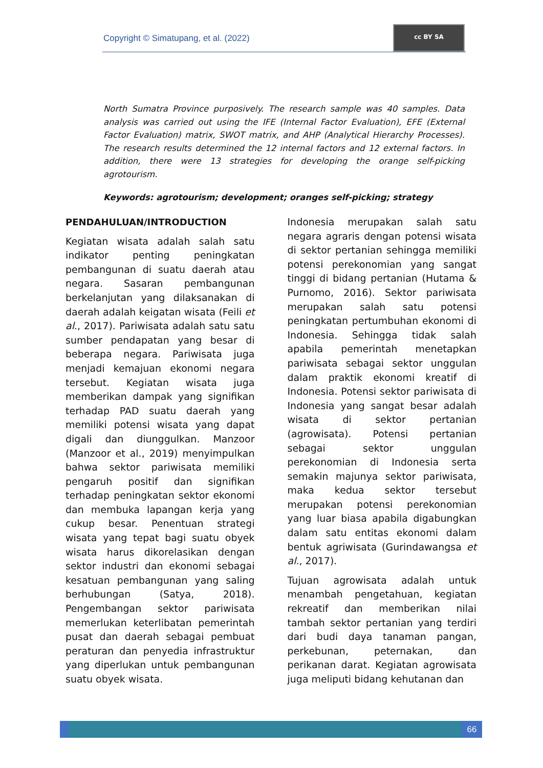Copyright © Simatupang, et al. (2022)
cc BY SA
North Sumatra Province purposively. The research sample was 40 samples. Data analysis was carried out using the IFE (Internal Factor Evaluation), EFE (External Factor Evaluation) matrix, SWOT matrix, and AHP (Analytical Hierarchy Processes). The research results determined the 12 internal factors and 12 external factors. In addition, there were 13 strategies for developing the orange self-picking agrotourism.
Keywords: agrotourism; development; oranges self-picking; strategy
PENDAHULUAN/INTRODUCTION
Kegiatan wisata adalah salah satu indikator penting peningkatan pembangunan di suatu daerah atau negara. Sasaran pembangunan berkelanjutan yang dilaksanakan di daerah adalah keigatan wisata (Feili et al., 2017). Pariwisata adalah satu satu sumber pendapatan yang besar di beberapa negara. Pariwisata juga menjadi kemajuan ekonomi negara tersebut. Kegiatan wisata juga memberikan dampak yang signifikan terhadap PAD suatu daerah yang memiliki potensi wisata yang dapat digali dan diunggulkan. Manzoor (Manzoor et al., 2019) menyimpulkan bahwa sektor pariwisata memiliki pengaruh positif dan signifikan terhadap peningkatan sektor ekonomi dan membuka lapangan kerja yang cukup besar. Penentuan strategi wisata yang tepat bagi suatu obyek wisata harus dikorelasikan dengan sektor industri dan ekonomi sebagai kesatuan pembangunan yang saling berhubungan (Satya, 2018). Pengembangan sektor pariwisata memerlukan keterlibatan pemerintah pusat dan daerah sebagai pembuat peraturan dan penyedia infrastruktur yang diperlukan untuk pembangunan suatu obyek wisata.
Indonesia merupakan salah satu negara agraris dengan potensi wisata di sektor pertanian sehingga memiliki potensi perekonomian yang sangat tinggi di bidang pertanian (Hutama & Purnomo, 2016). Sektor pariwisata merupakan salah satu potensi peningkatan pertumbuhan ekonomi di Indonesia. Sehingga tidak salah apabila pemerintah menetapkan pariwisata sebagai sektor unggulan dalam praktik ekonomi kreatif di Indonesia. Potensi sektor pariwisata di Indonesia yang sangat besar adalah wisata di sektor pertanian (agrowisata). Potensi pertanian sebagai sektor unggulan perekonomian di Indonesia serta semakin majunya sektor pariwisata, maka kedua sektor tersebut merupakan potensi perekonomian yang luar biasa apabila digabungkan dalam satu entitas ekonomi dalam bentuk agriwisata (Gurindawangsa et al., 2017).
Tujuan agrowisata adalah untuk menambah pengetahuan, kegiatan rekreatif dan memberikan nilai tambah sektor pertanian yang terdiri dari budi daya tanaman pangan, perkebunan, peternakan, dan perikanan darat. Kegiatan agrowisata juga meliputi bidang kehutanan dan
66